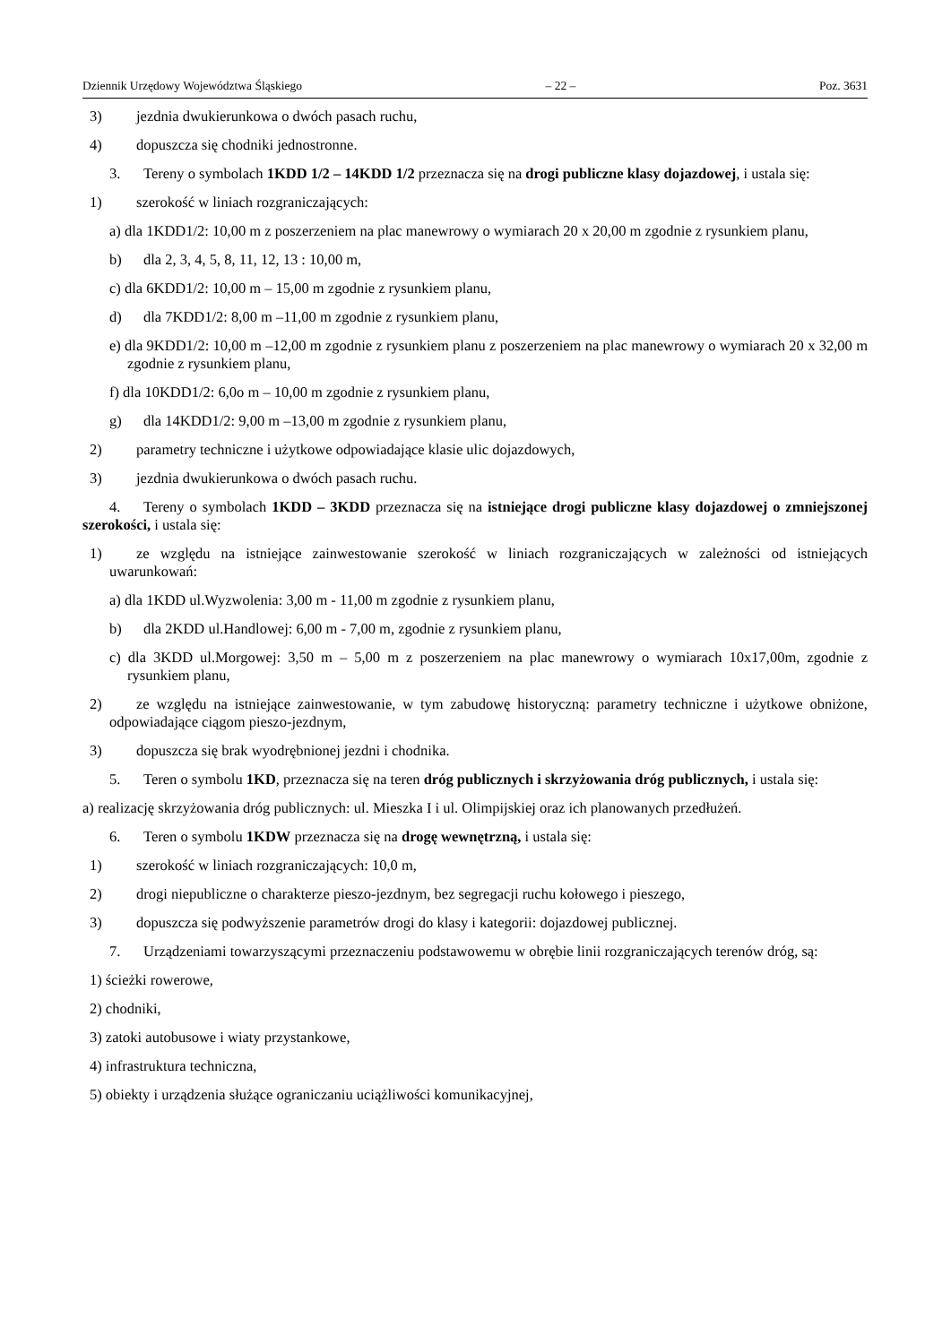Dziennik Urzędowy Województwa Śląskiego – 22 – Poz. 3631
3) jezdnia dwukierunkowa o dwóch pasach ruchu,
4) dopuszcza się chodniki jednostronne.
3. Tereny o symbolach 1KDD 1/2 – 14KDD 1/2 przeznacza się na drogi publiczne klasy dojazdowej, i ustala się:
1) szerokość w liniach rozgraniczających:
a) dla 1KDD1/2: 10,00 m z poszerzeniem na plac manewrowy o wymiarach 20 x 20,00 m zgodnie z rysunkiem planu,
b) dla 2, 3, 4, 5, 8, 11, 12, 13 : 10,00 m,
c) dla 6KDD1/2: 10,00 m – 15,00 m zgodnie z rysunkiem planu,
d) dla 7KDD1/2: 8,00 m –11,00 m zgodnie z rysunkiem planu,
e) dla 9KDD1/2: 10,00 m –12,00 m zgodnie z rysunkiem planu z poszerzeniem na plac manewrowy o wymiarach 20 x 32,00 m zgodnie z rysunkiem planu,
f) dla 10KDD1/2: 6,0o m – 10,00 m zgodnie z rysunkiem planu,
g) dla 14KDD1/2: 9,00 m –13,00 m zgodnie z rysunkiem planu,
2) parametry techniczne i użytkowe odpowiadające klasie ulic dojazdowych,
3) jezdnia dwukierunkowa o dwóch pasach ruchu.
4. Tereny o symbolach 1KDD – 3KDD przeznacza się na istniejące drogi publiczne klasy dojazdowej o zmniejszonej szerokości, i ustala się:
1) ze względu na istniejące zainwestowanie szerokość w liniach rozgraniczających w zależności od istniejących uwarunkowań:
a) dla 1KDD ul.Wyzwolenia: 3,00 m - 11,00 m zgodnie z rysunkiem planu,
b) dla 2KDD ul.Handlowej: 6,00 m - 7,00 m, zgodnie z rysunkiem planu,
c) dla 3KDD ul.Morgowej: 3,50 m – 5,00 m z poszerzeniem na plac manewrowy o wymiarach 10x17,00m, zgodnie z rysunkiem planu,
2) ze względu na istniejące zainwestowanie, w tym zabudowę historyczną: parametry techniczne i użytkowe obniżone, odpowiadające ciągom pieszo-jezdnym,
3) dopuszcza się brak wyodrębnionej jezdni i chodnika.
5. Teren o symbolu 1KD, przeznacza się na teren dróg publicznych i skrzyżowania dróg publicznych, i ustala się:
a) realizację skrzyżowania dróg publicznych: ul. Mieszka I i ul. Olimpijskiej oraz ich planowanych przedłużeń.
6. Teren o symbolu 1KDW przeznacza się na drogę wewnętrzną, i ustala się:
1) szerokość w liniach rozgraniczających: 10,0 m,
2) drogi niepubliczne o charakterze pieszo-jezdnym, bez segregacji ruchu kołowego i pieszego,
3) dopuszcza się podwyższenie parametrów drogi do klasy i kategorii: dojazdowej publicznej.
7. Urządzeniami towarzyszącymi przeznaczeniu podstawowemu w obrębie linii rozgraniczających terenów dróg, są:
1) ścieżki rowerowe,
2) chodniki,
3) zatoki autobusowe i wiaty przystankowe,
4) infrastruktura techniczna,
5) obiekty i urządzenia służące ograniczaniu uciążliwości komunikacyjnej,